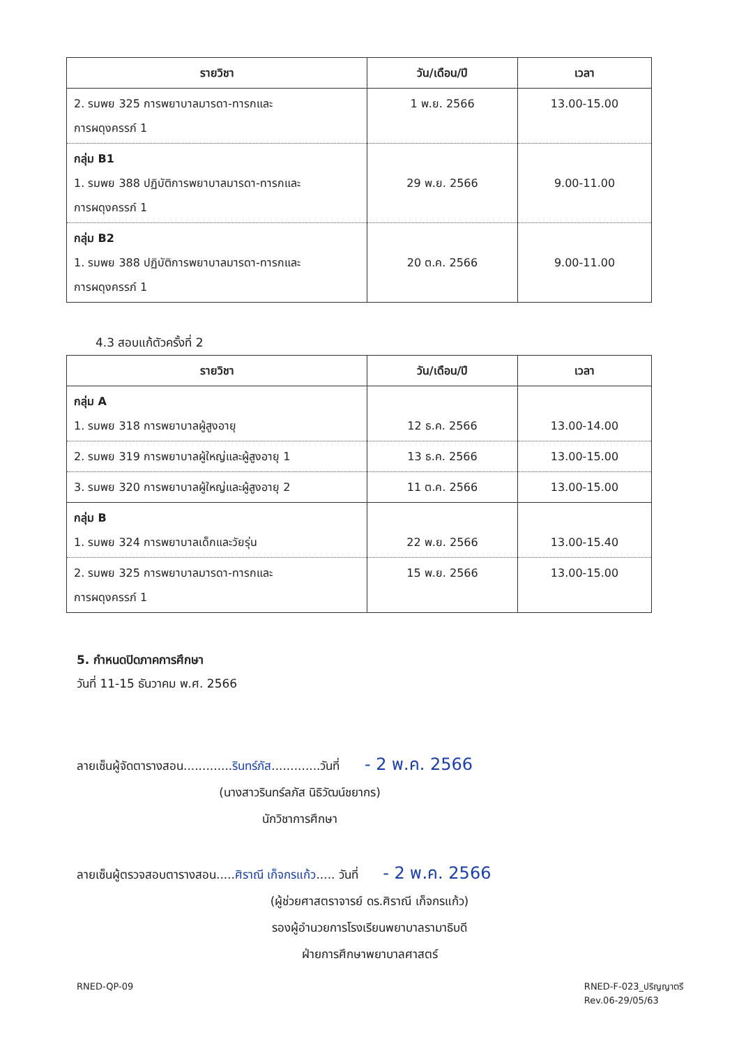| รายวิชา | วัน/เดือน/ปี | เวลา |
| --- | --- | --- |
| 2. รมพย 325 การพยาบาลมารดา-ทารกและ การผดุงครรภ์ 1 | 1 พ.ย. 2566 | 13.00-15.00 |
| กลุ่ม B1 1. รมพย 388 ปฏิบัติการพยาบาลมารดา-ทารกและ การผดุงครรภ์ 1 | 29 พ.ย. 2566 | 9.00-11.00 |
| กลุ่ม B2 1. รมพย 388 ปฏิบัติการพยาบาลมารดา-ทารกและ การผดุงครรภ์ 1 | 20 ต.ค. 2566 | 9.00-11.00 |
4.3 สอบแก้ตัวครั้งที่ 2
| รายวิชา | วัน/เดือน/ปี | เวลา |
| --- | --- | --- |
| กลุ่ม A 1. รมพย 318 การพยาบาลผู้สูงอายุ | 12 ธ.ค. 2566 | 13.00-14.00 |
| 2. รมพย 319 การพยาบาลผู้ใหญ่และผู้สูงอายุ 1 | 13 ธ.ค. 2566 | 13.00-15.00 |
| 3. รมพย 320 การพยาบาลผู้ใหญ่และผู้สูงอายุ 2 | 11 ต.ค. 2566 | 13.00-15.00 |
| กลุ่ม B 1. รมพย 324 การพยาบาลเด็กและวัยรุ่น | 22 พ.ย. 2566 | 13.00-15.40 |
| 2. รมพย 325 การพยาบาลมารดา-ทารกและ การผดุงครรภ์ 1 | 15 พ.ย. 2566 | 13.00-15.00 |
5. กำหนดปิดภาคการศึกษา
วันที่ 11-15 ธันวาคม พ.ศ. 2566
ลายเซ็นผู้จัดตารางสอน.............รินทร์ภัส.............วันที่ - 2 พ.ค. 2566
(นางสาวรินทร์ลภัส นิธิวัฒน์ชยากร)
นักวิชาการศึกษา
ลายเซ็นผู้ตรวจสอบตารางสอน.....ศิราณี เก็จกรแก้ว..... วันที่ - 2 พ.ค. 2566
(ผู้ช่วยศาสตราจารย์ ดร.ศิราณี เก็จกรแก้ว)
รองผู้อำนวยการโรงเรียนพยาบาลรามาธิบดี
ฝ่ายการศึกษาพยาบาลศาสตร์
RNED-QP-09 RNED-F-023_ปริญญาตรี
Rev.06-29/05/63